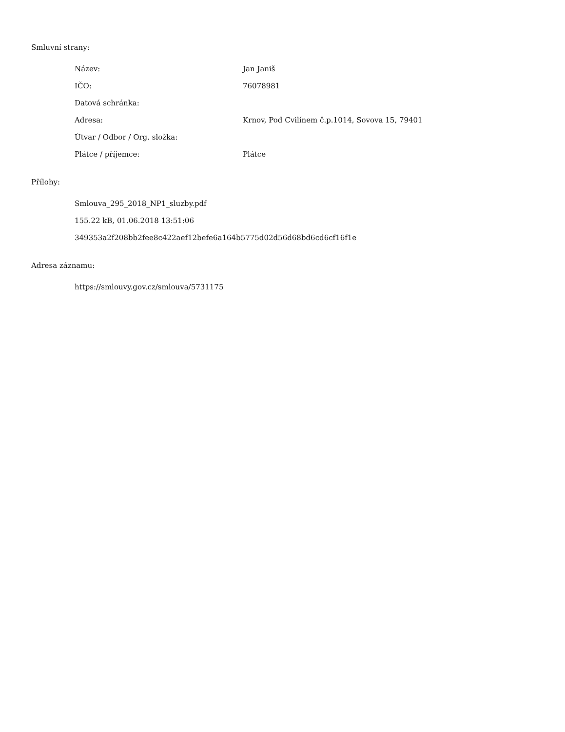Smluvní strany:
| Název: | Jan Janiš |
| IČO: | 76078981 |
| Datová schránka: | |
| Adresa: | Krnov, Pod Cvilínem č.p.1014, Sovova 15, 79401 |
| Útvar / Odbor / Org. složka: | |
| Plátce / příjemce: | Plátce |
Přílohy:
Smlouva_295_2018_NP1_sluzby.pdf
155.22 kB, 01.06.2018 13:51:06
349353a2f208bb2fee8c422aef12befe6a164b5775d02d56d68bd6cd6cf16f1e
Adresa záznamu:
https://smlouvy.gov.cz/smlouva/5731175